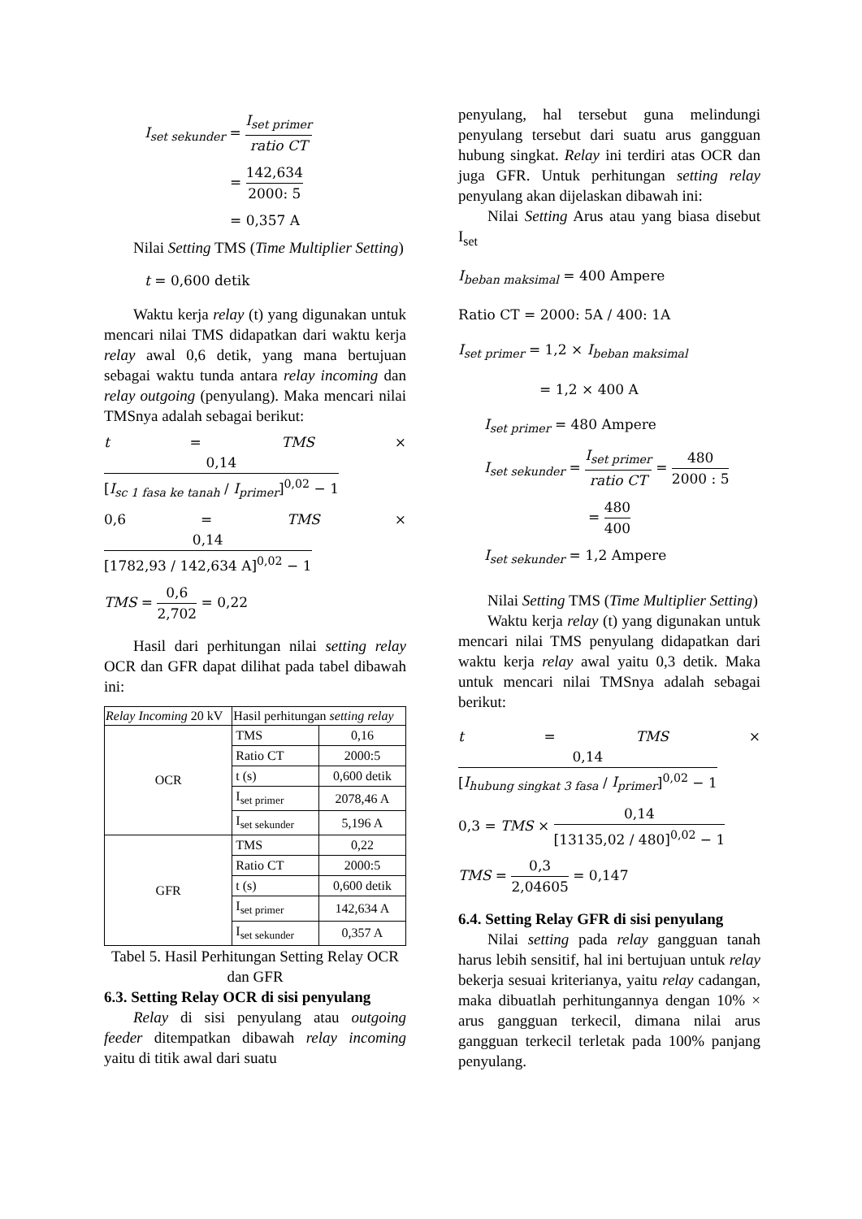I<sub>set sekunder</sub> = I<sub>set primer</sub> ratio CT
= 142,634 2000: 5
= 0,357 A
Nilai Setting TMS (Time Multiplier Setting)
t = 0,600 detik
Waktu kerja relay (t) yang digunakan untuk mencari nilai TMS didapatkan dari waktu kerja relay awal 0,6 detik, yang mana bertujuan sebagai waktu tunda antara relay incoming dan relay outgoing (penyulang). Maka mencari nilai TMSnya adalah sebagai berikut:
t = TMS × 0,14 [I<sub>sc 1 fasa ke tanah</sub> / I<sub>primer</sub>]<sup>0,02</sup> − 1
0,6 = TMS × 0,14 [1782,93 / 142,634 A]<sup>0,02</sup> − 1
TMS = 0,6 2,702 = 0,22
Hasil dari perhitungan nilai setting relay OCR dan GFR dapat dilihat pada tabel dibawah ini:
| Relay Incoming 20 kV | Hasil perhitungan setting relay | |
| --- | --- | --- |
| OCR | TMS | 0,16 |
| | Ratio CT | 2000:5 |
| | t (s) | 0,600 detik |
| | I<sub>set primer</sub> | 2078,46 A |
| | I<sub>set sekunder</sub> | 5,196 A |
| GFR | TMS | 0,22 |
| | Ratio CT | 2000:5 |
| | t (s) | 0,600 detik |
| | I<sub>set primer</sub> | 142,634 A |
| | I<sub>set sekunder</sub> | 0,357 A |
Tabel 5. Hasil Perhitungan Setting Relay OCR dan GFR
6.3. Setting Relay OCR di sisi penyulang
Relay di sisi penyulang atau outgoing feeder ditempatkan dibawah relay incoming yaitu di titik awal dari suatu
penyulang, hal tersebut guna melindungi penyulang tersebut dari suatu arus gangguan hubung singkat. Relay ini terdiri atas OCR dan juga GFR. Untuk perhitungan setting relay penyulang akan dijelaskan dibawah ini:
Nilai Setting Arus atau yang biasa disebut I<sub>set</sub>
I<sub>beban maksimal</sub> = 400 Ampere
Ratio CT = 2000: 5A / 400: 1A
I<sub>set primer</sub> = 1,2 × I<sub>beban maksimal</sub>
= 1,2 × 400 A
I<sub>set primer</sub> = 480 Ampere
I<sub>set sekunder</sub> = I<sub>set primer</sub> ratio CT = 480 2000 : 5
= 480 400
I<sub>set sekunder</sub> = 1,2 Ampere
Nilai Setting TMS (Time Multiplier Setting)
Waktu kerja relay (t) yang digunakan untuk mencari nilai TMS penyulang didapatkan dari waktu kerja relay awal yaitu 0,3 detik. Maka untuk mencari nilai TMSnya adalah sebagai berikut:
t = TMS × 0,14 [I<sub>hubung singkat 3 fasa</sub> / I<sub>primer</sub>]<sup>0,02</sup> − 1
0,3 = TMS × 0,14 [13135,02 / 480]<sup>0,02</sup> − 1
TMS = 0,3 2,04605 = 0,147
6.4. Setting Relay GFR di sisi penyulang
Nilai setting pada relay gangguan tanah harus lebih sensitif, hal ini bertujuan untuk relay bekerja sesuai kriterianya, yaitu relay cadangan, maka dibuatlah perhitungannya dengan 10% × arus gangguan terkecil, dimana nilai arus gangguan terkecil terletak pada 100% panjang penyulang.